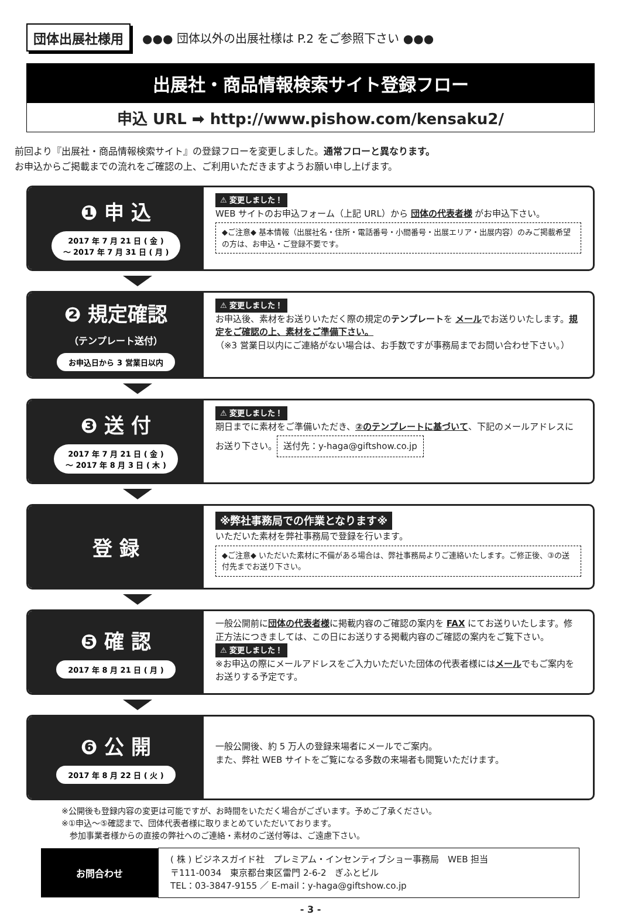団体出展社様用 ●●● 団体以外の出展社様は P.2 をご参照下さい ●●●
出展社・商品情報検索サイト登録フロー
申込 URL ➡ http://www.pishow.com/kensaku2/
前回より『出展社・商品情報検索サイト』の登録フローを変更しました。通常フローと異なります。
お申込からご掲載までの流れをご確認の上、ご利用いただきますようお願い申し上げます。
❶ 申 込
2017 年 7 月 21 日 ( 金 )
～ 2017 年 7 月 31 日 ( 月 )
⚠ 変更しました！
WEB サイトのお申込フォーム（上記 URL）から 団体の代表者様 がお申込下さい。
◆ご注意◆ 基本情報（出展社名・住所・電話番号・小間番号・出展エリア・出展内容）のみご掲載希望の方は、お申込・ご登録不要です。
❷ 規定確認
（テンプレート送付）
お申込日から 3 営業日以内
⚠ 変更しました！
お申込後、素材をお送りいただく際の規定のテンプレートを メールでお送りいたします。規定をご確認の上、素材をご準備下さい。
（※3 営業日以内にご連絡がない場合は、お手数ですが事務局までお問い合わせ下さい。）
❸ 送 付
2017 年 7 月 21 日 ( 金 )
～ 2017 年 8 月 3 日 ( 木 )
⚠ 変更しました！
期日までに素材をご準備いただき、②のテンプレートに基づいて、下記のメールアドレスにお送り下さい。
送付先：y-haga@giftshow.co.jp
登 録
※弊社事務局での作業となります※
いただいた素材を弊社事務局で登録を行います。
◆ご注意◆ いただいた素材に不備がある場合は、弊社事務局よりご連絡いたします。ご修正後、③の送付先までお送り下さい。
❺ 確 認
2017 年 8 月 21 日 ( 月 )
一般公開前に団体の代表者様に掲載内容のご確認の案内を FAX にてお送りいたします。修正方法につきましては、この日にお送りする掲載内容のご確認の案内をご覧下さい。
⚠ 変更しました！
※お申込の際にメールアドレスをご入力いただいた団体の代表者様にはメールでもご案内をお送りする予定です。
❻ 公 開
2017 年 8 月 22 日 ( 火 )
一般公開後、約 5 万人の登録来場者にメールでご案内。
また、弊社 WEB サイトをご覧になる多数の来場者も閲覧いただけます。
※公開後も登録内容の変更は可能ですが、お時間をいただく場合がございます。予めご了承ください。
※①申込～⑤確認まで、団体代表者様に取りまとめていただいております。
　参加事業者様からの直接の弊社へのご連絡・素材のご送付等は、ご遠慮下さい。
| お問合わせ | ( 株 ) ビジネスガイド社 プレミアム・インセンティブショー事務局 WEB 担当 〒111-0034 東京都台東区雷門 2-6-2 ぎふとビル TEL：03-3847-9155 ／ E-mail：y-haga@giftshow.co.jp |
- 3 -